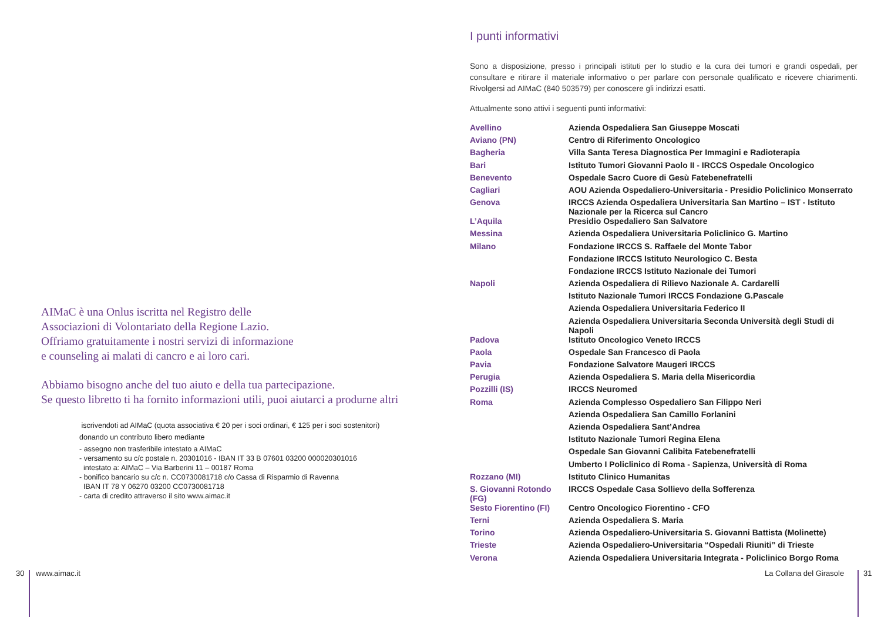AIMaC è una Onlus iscritta nel Registro delle
Associazioni di Volontariato della Regione Lazio.
Offriamo gratuitamente i nostri servizi di informazione
e counseling ai malati di cancro e ai loro cari.
Abbiamo bisogno anche del tuo aiuto e della tua partecipazione.
Se questo libretto ti ha fornito informazioni utili, puoi aiutarci a produrne altri
iscrivendoti ad AIMaC (quota associativa € 20 per i soci ordinari, € 125 per i soci sostenitori)
donando un contributo libero mediante
- assegno non trasferibile intestato a AIMaC
- versamento su c/c postale n. 20301016 - IBAN IT 33 B 07601 03200 000020301016
intestato a: AIMaC – Via Barberini 11 – 00187 Roma
- bonifico bancario su c/c n. CC0730081718 c/o Cassa di Risparmio di Ravenna
IBAN IT 78 Y 06270 03200 CC0730081718
- carta di credito attraverso il sito www.aimac.it
I punti informativi
Sono a disposizione, presso i principali istituti per lo studio e la cura dei tumori e grandi ospedali, per consultare e ritirare il materiale informativo o per parlare con personale qualificato e ricevere chiarimenti. Rivolgersi ad AIMaC (840 503579) per conoscere gli indirizzi esatti.
Attualmente sono attivi i seguenti punti informativi:
| Avellino | Azienda Ospedaliera San Giuseppe Moscati |
| Aviano (PN) | Centro di Riferimento Oncologico |
| Bagheria | Villa Santa Teresa Diagnostica Per Immagini e Radioterapia |
| Bari | Istituto Tumori Giovanni Paolo II - IRCCS Ospedale Oncologico |
| Benevento | Ospedale Sacro Cuore di Gesù Fatebenefratelli |
| Cagliari | AOU Azienda Ospedaliero-Universitaria - Presidio Policlinico Monserrato |
| Genova | IRCCS Azienda Ospedaliera Universitaria San Martino – IST - Istituto Nazionale per la Ricerca sul Cancro |
| L’Aquila | Presidio Ospedaliero San Salvatore |
| Messina | Azienda Ospedaliera Universitaria Policlinico G. Martino |
| Milano | Fondazione IRCCS S. Raffaele del Monte Tabor |
| | Fondazione IRCCS Istituto Neurologico C. Besta |
| | Fondazione IRCCS Istituto Nazionale dei Tumori |
| Napoli | Azienda Ospedaliera di Rilievo Nazionale A. Cardarelli |
| | Istituto Nazionale Tumori IRCCS Fondazione G.Pascale |
| | Azienda Ospedaliera Universitaria Federico II |
| | Azienda Ospedaliera Universitaria Seconda Università degli Studi di Napoli |
| Padova | Istituto Oncologico Veneto IRCCS |
| Paola | Ospedale San Francesco di Paola |
| Pavia | Fondazione Salvatore Maugeri IRCCS |
| Perugia | Azienda Ospedaliera S. Maria della Misericordia |
| Pozzilli (IS) | IRCCS Neuromed |
| Roma | Azienda Complesso Ospedaliero San Filippo Neri |
| | Azienda Ospedaliera San Camillo Forlanini |
| | Azienda Ospedaliera Sant’Andrea |
| | Istituto Nazionale Tumori Regina Elena |
| | Ospedale San Giovanni Calibita Fatebenefratelli |
| | Umberto I Policlinico di Roma - Sapienza, Università di Roma |
| Rozzano (MI) | Istituto Clinico Humanitas |
| S. Giovanni Rotondo (FG) | IRCCS Ospedale Casa Sollievo della Sofferenza |
| Sesto Fiorentino (FI) | Centro Oncologico Fiorentino - CFO |
| Terni | Azienda Ospedaliera S. Maria |
| Torino | Azienda Ospedaliero-Universitaria S. Giovanni Battista (Molinette) |
| Trieste | Azienda Ospedaliero-Universitaria “Ospedali Riuniti” di Trieste |
| Verona | Azienda Ospedaliera Universitaria Integrata - Policlinico Borgo Roma |
30 www.aimac.it La Collana del Girasole 31